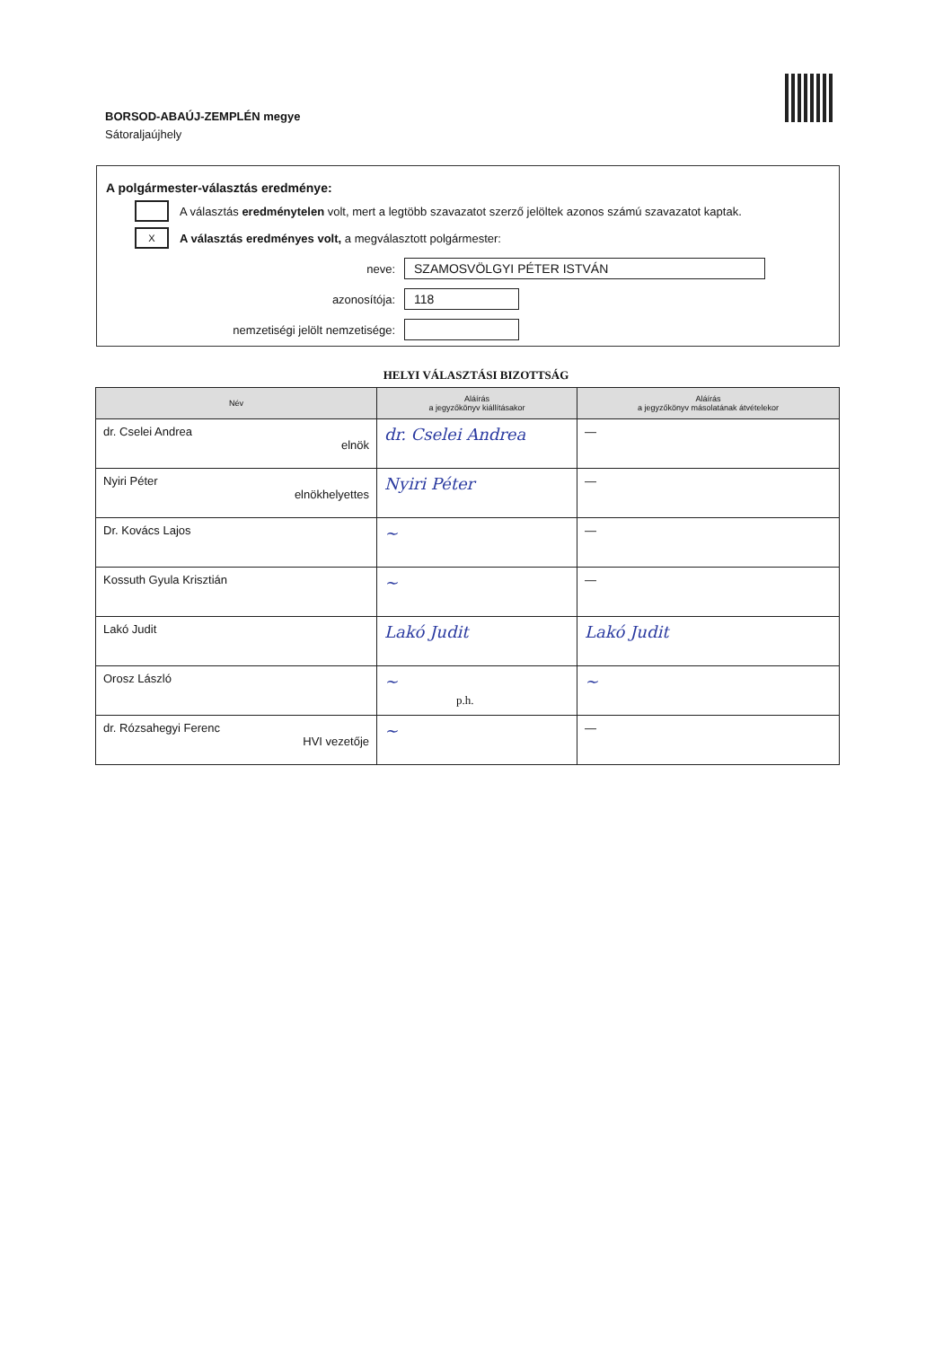BORSOD-ABAÚJ-ZEMPLÉN megye
Sátoraljaújhely
A polgármester-választás eredménye:
A választás eredménytelen volt, mert a legtöbb szavazatot szerző jelöltek azonos számú szavazatot kaptak.
X
A választás eredményes volt, a megválasztott polgármester:
neve:
SZAMOSVÖLGYI PÉTER ISTVÁN
azonosítója:
118
nemzetiségi jelölt nemzetisége:
HELYI VÁLASZTÁSI BIZOTTSÁG
| Név | Aláírás a jegyzőkönyv kiállításakor | Aláírás a jegyzőkönyv másolatának átvételekor |
| --- | --- | --- |
| dr. Cselei Andrea elnök | dr. Cselei Andrea | — |
| Nyiri Péter elnökhelyettes | Nyiri Péter | — |
| Dr. Kovács Lajos | ~ | — |
| Kossuth Gyula Krisztián | ~ | — |
| Lakó Judit | Lakó Judit | Lakó Judit |
| Orosz László | ~ | ~ |
| dr. Rózsahegyi Ferenc HVI vezetője | ~ | — |
p.h.